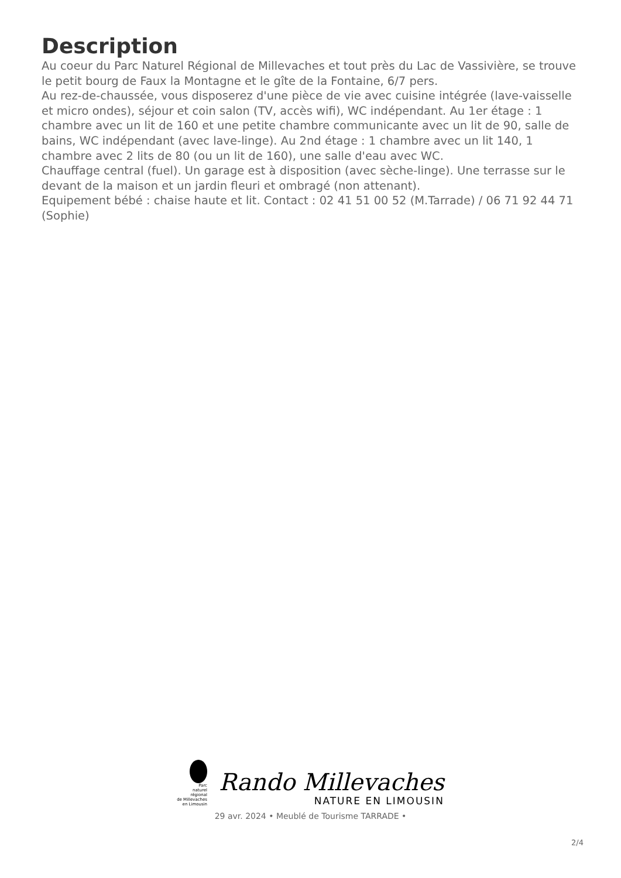Description
Au coeur du Parc Naturel Régional de Millevaches et tout près du Lac de Vassivière, se trouve le petit bourg de Faux la Montagne et le gîte de la Fontaine, 6/7 pers.
Au rez-de-chaussée, vous disposerez d'une pièce de vie avec cuisine intégrée (lave-vaisselle et micro ondes), séjour et coin salon (TV, accès wifi), WC indépendant. Au 1er étage : 1 chambre avec un lit de 160 et une petite chambre communicante avec un lit de 90, salle de bains, WC indépendant (avec lave-linge). Au 2nd étage : 1 chambre avec un lit 140, 1 chambre avec 2 lits de 80 (ou un lit de 160), une salle d'eau avec WC.
Chauffage central (fuel). Un garage est à disposition (avec sèche-linge). Une terrasse sur le devant de la maison et un jardin fleuri et ombragé (non attenant).
Equipement bébé : chaise haute et lit. Contact : 02 41 51 00 52 (M.Tarrade) / 06 71 92 44 71 (Sophie)
Parc
naturel
régional
de Millevaches
en Limousin
Rando Millevaches
NATURE EN LIMOUSIN
29 avr. 2024 • Meublé de Tourisme TARRADE •
2/4